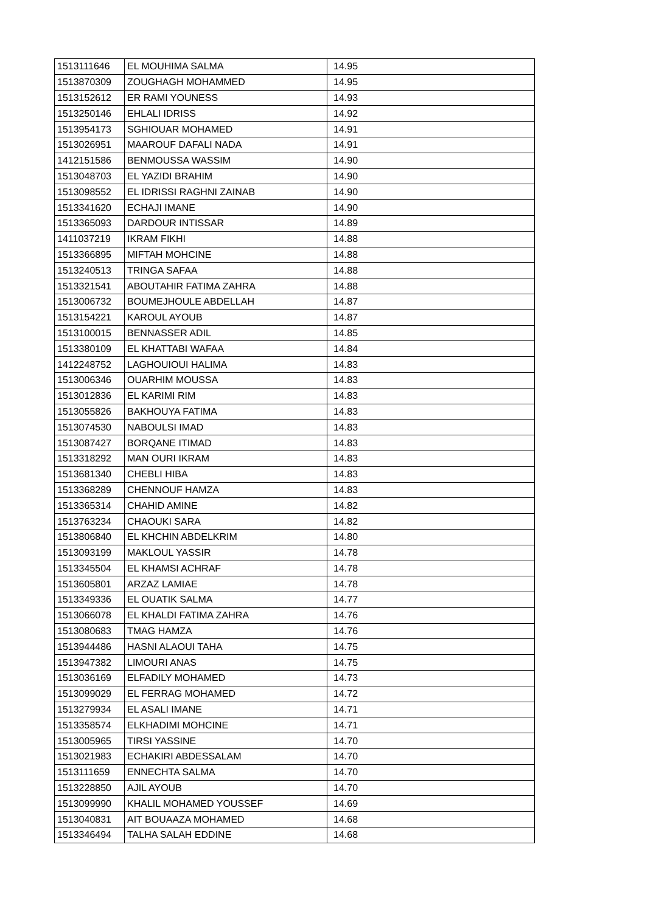| 1513111646 | EL MOUHIMA SALMA | 14.95 |
| 1513870309 | ZOUGHAGH MOHAMMED | 14.95 |
| 1513152612 | ER RAMI YOUNESS | 14.93 |
| 1513250146 | EHLALI IDRISS | 14.92 |
| 1513954173 | SGHIOUAR MOHAMED | 14.91 |
| 1513026951 | MAAROUF DAFALI NADA | 14.91 |
| 1412151586 | BENMOUSSA WASSIM | 14.90 |
| 1513048703 | EL YAZIDI BRAHIM | 14.90 |
| 1513098552 | EL IDRISSI RAGHNI ZAINAB | 14.90 |
| 1513341620 | ECHAJI IMANE | 14.90 |
| 1513365093 | DARDOUR INTISSAR | 14.89 |
| 1411037219 | IKRAM FIKHI | 14.88 |
| 1513366895 | MIFTAH MOHCINE | 14.88 |
| 1513240513 | TRINGA SAFAA | 14.88 |
| 1513321541 | ABOUTAHIR FATIMA ZAHRA | 14.88 |
| 1513006732 | BOUMEJHOULE ABDELLAH | 14.87 |
| 1513154221 | KAROUL AYOUB | 14.87 |
| 1513100015 | BENNASSER ADIL | 14.85 |
| 1513380109 | EL KHATTABI WAFAA | 14.84 |
| 1412248752 | LAGHOUIOUI HALIMA | 14.83 |
| 1513006346 | OUARHIM MOUSSA | 14.83 |
| 1513012836 | EL KARIMI RIM | 14.83 |
| 1513055826 | BAKHOUYA FATIMA | 14.83 |
| 1513074530 | NABOULSI IMAD | 14.83 |
| 1513087427 | BORQANE ITIMAD | 14.83 |
| 1513318292 | MAN OURI IKRAM | 14.83 |
| 1513681340 | CHEBLI HIBA | 14.83 |
| 1513368289 | CHENNOUF HAMZA | 14.83 |
| 1513365314 | CHAHID AMINE | 14.82 |
| 1513763234 | CHAOUKI SARA | 14.82 |
| 1513806840 | EL KHCHIN ABDELKRIM | 14.80 |
| 1513093199 | MAKLOUL YASSIR | 14.78 |
| 1513345504 | EL KHAMSI ACHRAF | 14.78 |
| 1513605801 | ARZAZ LAMIAE | 14.78 |
| 1513349336 | EL OUATIK SALMA | 14.77 |
| 1513066078 | EL KHALDI FATIMA ZAHRA | 14.76 |
| 1513080683 | TMAG HAMZA | 14.76 |
| 1513944486 | HASNI ALAOUI TAHA | 14.75 |
| 1513947382 | LIMOURI ANAS | 14.75 |
| 1513036169 | ELFADILY MOHAMED | 14.73 |
| 1513099029 | EL FERRAG MOHAMED | 14.72 |
| 1513279934 | EL ASALI IMANE | 14.71 |
| 1513358574 | ELKHADIMI MOHCINE | 14.71 |
| 1513005965 | TIRSI YASSINE | 14.70 |
| 1513021983 | ECHAKIRI ABDESSALAM | 14.70 |
| 1513111659 | ENNECHTA SALMA | 14.70 |
| 1513228850 | AJIL AYOUB | 14.70 |
| 1513099990 | KHALIL MOHAMED YOUSSEF | 14.69 |
| 1513040831 | AIT BOUAAZA MOHAMED | 14.68 |
| 1513346494 | TALHA SALAH EDDINE | 14.68 |